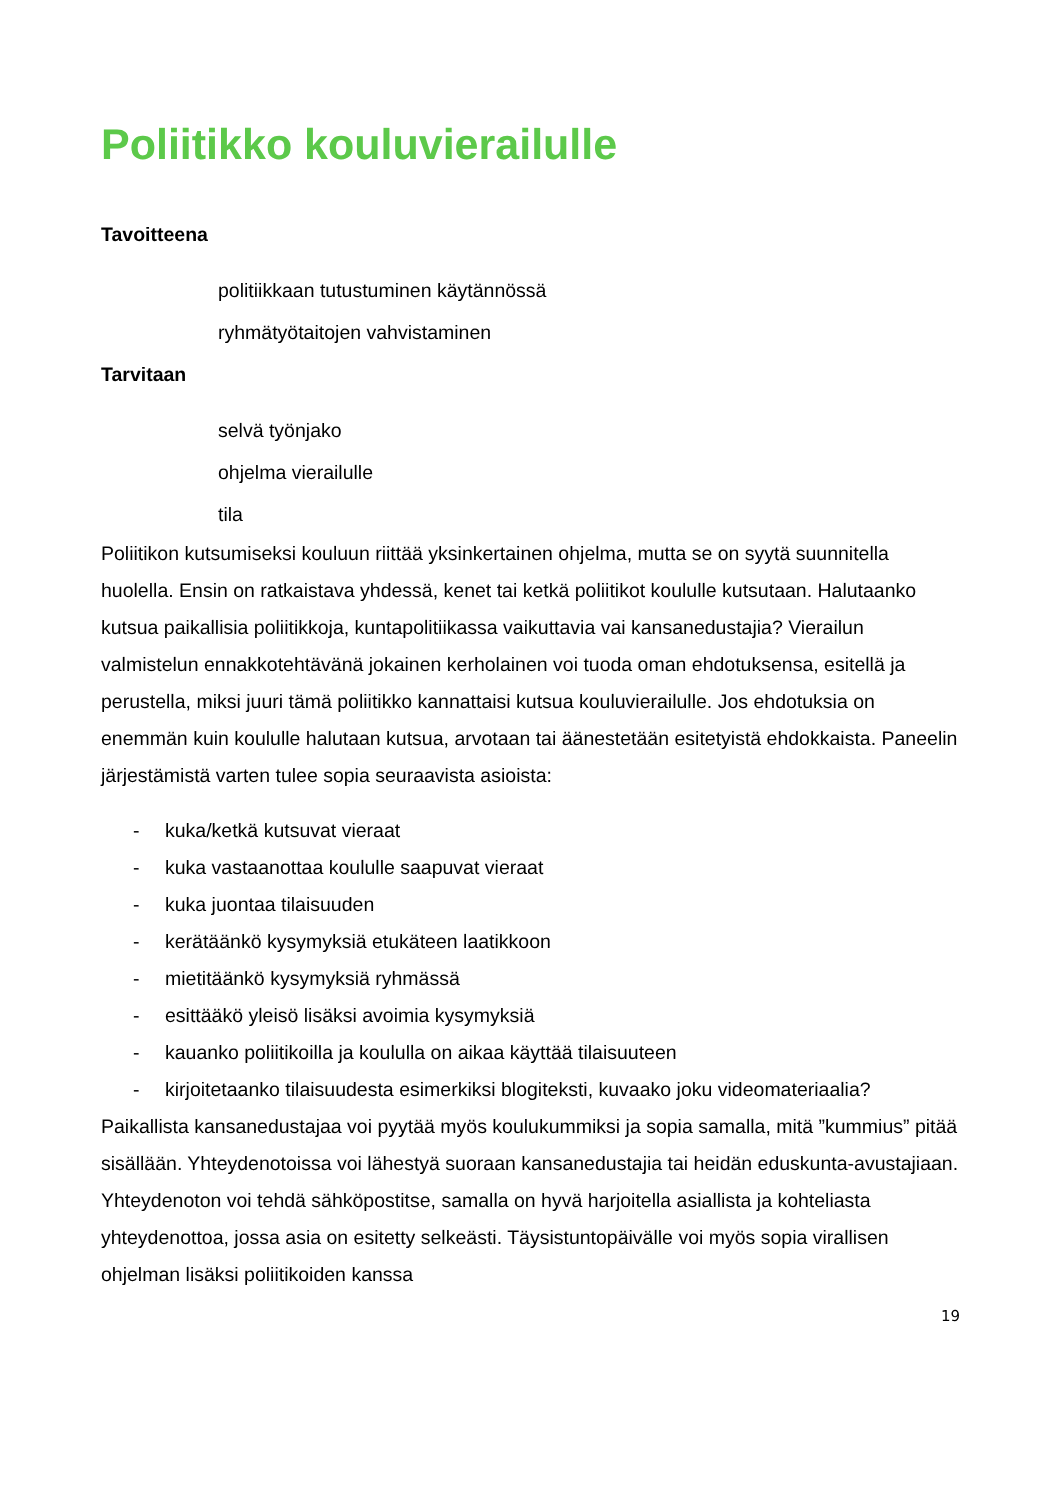Poliitikko kouluvierailulle
Tavoitteena
politiikkaan tutustuminen käytännössä
ryhmätyötaitojen vahvistaminen
Tarvitaan
selvä työnjako
ohjelma vierailulle
tila
Poliitikon kutsumiseksi kouluun riittää yksinkertainen ohjelma, mutta se on syytä suunnitella huolella. Ensin on ratkaistava yhdessä, kenet tai ketkä poliitikot koululle kutsutaan. Halutaanko kutsua paikallisia poliitikkoja, kuntapolitiikassa vaikuttavia vai kansanedustajia? Vierailun valmistelun ennakkotehtävänä jokainen kerholainen voi tuoda oman ehdotuksensa, esitellä ja perustella, miksi juuri tämä poliitikko kannattaisi kutsua kouluvierailulle. Jos ehdotuksia on enemmän kuin koululle halutaan kutsua, arvotaan tai äänestetään esitetyistä ehdokkaista. Paneelin järjestämistä varten tulee sopia seuraavista asioista:
- kuka/ketkä kutsuvat vieraat
- kuka vastaanottaa koululle saapuvat vieraat
- kuka juontaa tilaisuuden
- kerätäänkö kysymyksiä etukäteen laatikkoon
- mietitäänkö kysymyksiä ryhmässä
- esittääkö yleisö lisäksi avoimia kysymyksiä
- kauanko poliitikoilla ja koululla on aikaa käyttää tilaisuuteen
- kirjoitetaanko tilaisuudesta esimerkiksi blogiteksti, kuvaako joku videomateriaalia?
Paikallista kansanedustajaa voi pyytää myös koulukummiksi ja sopia samalla, mitä ”kummius” pitää sisällään. Yhteydenotoissa voi lähestyä suoraan kansanedustajia tai heidän eduskunta-avustajiaan. Yhteydenoton voi tehdä sähköpostitse, samalla on hyvä harjoitella asiallista ja kohteliasta yhteydenottoa, jossa asia on esitetty selkeästi. Täysistuntopäivälle voi myös sopia virallisen ohjelman lisäksi poliitikoiden kanssa
19